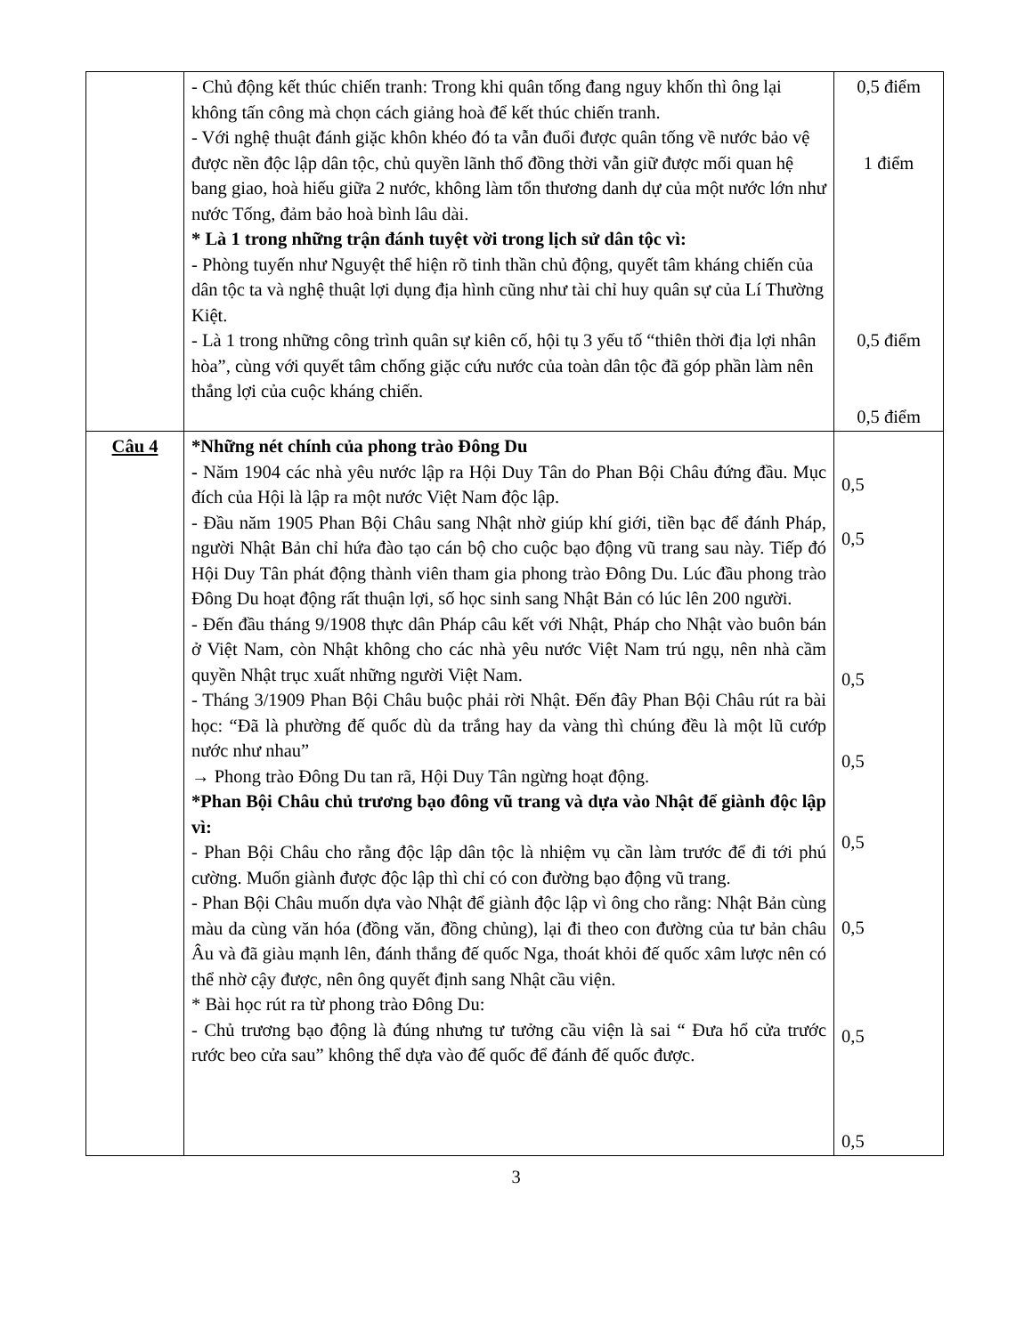| | - Chủ động kết thúc chiến tranh: Trong khi quân tống đang nguy khốn thì ông lại không tấn công mà chọn cách giảng hoà để kết thúc chiến tranh. - Với nghệ thuật đánh giặc khôn khéo đó ta vẫn đuổi được quân tống về nước bảo vệ được nền độc lập dân tộc, chủ quyền lãnh thổ đồng thời vẫn giữ được mối quan hệ bang giao, hoà hiếu giữa 2 nước, không làm tổn thương danh dự của một nước lớn như nước Tống, đảm bảo hoà bình lâu dài. * Là 1 trong những trận đánh tuyệt vời trong lịch sử dân tộc vì: - Phòng tuyến như Nguyệt thể hiện rõ tinh thần chủ động, quyết tâm kháng chiến của dân tộc ta và nghệ thuật lợi dụng địa hình cũng như tài chỉ huy quân sự của Lí Thường Kiệt. - Là 1 trong những công trình quân sự kiên cố, hội tụ 3 yếu tố “thiên thời địa lợi nhân hòa”, cùng với quyết tâm chống giặc cứu nước của toàn dân tộc đã góp phần làm nên thắng lợi của cuộc kháng chiến. | 0,5 điểm 1 điểm 0,5 điểm 0,5 điểm |
| Câu 4 | *Những nét chính của phong trào Đông Du - Năm 1904 các nhà yêu nước lập ra Hội Duy Tân do Phan Bội Châu đứng đầu. Mục đích của Hội là lập ra một nước Việt Nam độc lập. - Đầu năm 1905 Phan Bội Châu sang Nhật nhờ giúp khí giới, tiền bạc để đánh Pháp, người Nhật Bản chỉ hứa đào tạo cán bộ cho cuộc bạo động vũ trang sau này. Tiếp đó Hội Duy Tân phát động thành viên tham gia phong trào Đông Du. Lúc đầu phong trào Đông Du hoạt động rất thuận lợi, số học sinh sang Nhật Bản có lúc lên 200 người. - Đến đầu tháng 9/1908 thực dân Pháp câu kết với Nhật, Pháp cho Nhật vào buôn bán ở Việt Nam, còn Nhật không cho các nhà yêu nước Việt Nam trú ngụ, nên nhà cầm quyền Nhật trục xuất những người Việt Nam. - Tháng 3/1909 Phan Bội Châu buộc phải rời Nhật. Đến đây Phan Bội Châu rút ra bài học: “Đã là phường đế quốc dù da trắng hay da vàng thì chúng đều là một lũ cướp nước như nhau” → Phong trào Đông Du tan rã, Hội Duy Tân ngừng hoạt động. *Phan Bội Châu chủ trương bạo đông vũ trang và dựa vào Nhật để giành độc lập vì: - Phan Bội Châu cho rằng độc lập dân tộc là nhiệm vụ cần làm trước để đi tới phú cường. Muốn giành được độc lập thì chỉ có con đường bạo động vũ trang. - Phan Bội Châu muốn dựa vào Nhật để giành độc lập vì ông cho rằng: Nhật Bản cùng màu da cùng văn hóa (đồng văn, đồng chủng), lại đi theo con đường của tư bản châu Âu và đã giàu mạnh lên, đánh thắng đế quốc Nga, thoát khỏi đế quốc xâm lược nên có thể nhờ cậy được, nên ông quyết định sang Nhật cầu viện. * Bài học rút ra từ phong trào Đông Du: - Chủ trương bạo động là đúng nhưng tư tưởng cầu viện là sai “ Đưa hổ cửa trước rước beo cửa sau” không thể dựa vào đế quốc để đánh đế quốc được. | 0,5 0,5 0,5 0,5 0,5 0,5 0,5 0,5 |
3